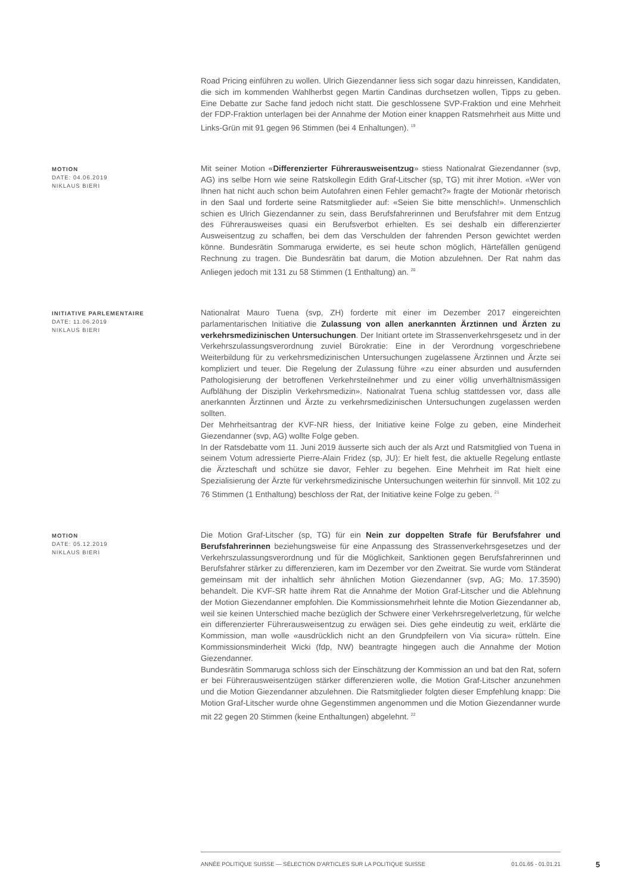Road Pricing einführen zu wollen. Ulrich Giezendanner liess sich sogar dazu hinreissen, Kandidaten, die sich im kommenden Wahlherbst gegen Martin Candinas durchsetzen wollen, Tipps zu geben. Eine Debatte zur Sache fand jedoch nicht statt. Die geschlossene SVP-Fraktion und eine Mehrheit der FDP-Fraktion unterlagen bei der Annahme der Motion einer knappen Ratsmehrheit aus Mitte und Links-Grün mit 91 gegen 96 Stimmen (bei 4 Enhaltungen). <sup>19</sup>
MOTION
DATE: 04.06.2019
NIKLAUS BIERI
Mit seiner Motion «Differenzierter Führerausweisentzug» stiess Nationalrat Giezendanner (svp, AG) ins selbe Horn wie seine Ratskollegin Edith Graf-Litscher (sp, TG) mit ihrer Motion. «Wer von Ihnen hat nicht auch schon beim Autofahren einen Fehler gemacht?» fragte der Motionär rhetorisch in den Saal und forderte seine Ratsmitglieder auf: «Seien Sie bitte menschlich!». Unmenschlich schien es Ulrich Giezendanner zu sein, dass Berufsfahrerinnen und Berufsfahrer mit dem Entzug des Führerausweises quasi ein Berufsverbot erhielten. Es sei deshalb ein differenzierter Ausweisentzug zu schaffen, bei dem das Verschulden der fahrenden Person gewichtet werden könne. Bundesrätin Sommaruga erwiderte, es sei heute schon möglich, Härtefällen genügend Rechnung zu tragen. Die Bundesrätin bat darum, die Motion abzulehnen. Der Rat nahm das Anliegen jedoch mit 131 zu 58 Stimmen (1 Enthaltung) an. <sup>20</sup>
INITIATIVE PARLEMENTAIRE
DATE: 11.06.2019
NIKLAUS BIERI
Nationalrat Mauro Tuena (svp, ZH) forderte mit einer im Dezember 2017 eingereichten parlamentarischen Initiative die Zulassung von allen anerkannten Ärztinnen und Ärzten zu verkehrsmedizinischen Untersuchungen. Der Initiant ortete im Strassenverkehrsgesetz und in der Verkehrszulassungsverordnung zuviel Bürokratie: Eine in der Verordnung vorgeschriebene Weiterbildung für zu verkehrsmedizinischen Untersuchungen zugelassene Ärztinnen und Ärzte sei kompliziert und teuer. Die Regelung der Zulassung führe «zu einer absurden und ausufernden Pathologisierung der betroffenen Verkehrsteilnehmer und zu einer völlig unverhältnismässigen Aufblähung der Disziplin Verkehrsmedizin». Nationalrat Tuena schlug stattdessen vor, dass alle anerkannten Ärztinnen und Ärzte zu verkehrsmedizinischen Untersuchungen zugelassen werden sollten.
Der Mehrheitsantrag der KVF-NR hiess, der Initiative keine Folge zu geben, eine Minderheit Giezendanner (svp, AG) wollte Folge geben.
In der Ratsdebatte vom 11. Juni 2019 äusserte sich auch der als Arzt und Ratsmitglied von Tuena in seinem Votum adressierte Pierre-Alain Fridez (sp, JU): Er hielt fest, die aktuelle Regelung entlaste die Ärzteschaft und schütze sie davor, Fehler zu begehen. Eine Mehrheit im Rat hielt eine Spezialisierung der Ärzte für verkehrsmedizinische Untersuchungen weiterhin für sinnvoll. Mit 102 zu 76 Stimmen (1 Enthaltung) beschloss der Rat, der Initiative keine Folge zu geben. <sup>21</sup>
MOTION
DATE: 05.12.2019
NIKLAUS BIERI
Die Motion Graf-Litscher (sp, TG) für ein Nein zur doppelten Strafe für Berufsfahrer und Berufsfahrerinnen beziehungsweise für eine Anpassung des Strassenverkehrsgesetzes und der Verkehrszulassungsverordnung und für die Möglichkeit, Sanktionen gegen Berufsfahrerinnen und Berufsfahrer stärker zu differenzieren, kam im Dezember vor den Zweitrat. Sie wurde vom Ständerat gemeinsam mit der inhaltlich sehr ähnlichen Motion Giezendanner (svp, AG; Mo. 17.3590) behandelt. Die KVF-SR hatte ihrem Rat die Annahme der Motion Graf-Litscher und die Ablehnung der Motion Giezendanner empfohlen. Die Kommissionsmehrheit lehnte die Motion Giezendanner ab, weil sie keinen Unterschied mache bezüglich der Schwere einer Verkehrsregelverletzung, für welche ein differenzierter Führerausweisentzug zu erwägen sei. Dies gehe eindeutig zu weit, erklärte die Kommission, man wolle «ausdrücklich nicht an den Grundpfeilern von Via sicura» rütteln. Eine Kommissionsminderheit Wicki (fdp, NW) beantragte hingegen auch die Annahme der Motion Giezendanner.
Bundesrätin Sommaruga schloss sich der Einschätzung der Kommission an und bat den Rat, sofern er bei Führerausweisentzügen stärker differenzieren wolle, die Motion Graf-Litscher anzunehmen und die Motion Giezendanner abzulehnen. Die Ratsmitglieder folgten dieser Empfehlung knapp: Die Motion Graf-Litscher wurde ohne Gegenstimmen angenommen und die Motion Giezendanner wurde mit 22 gegen 20 Stimmen (keine Enthaltungen) abgelehnt. <sup>22</sup>
ANNÉE POLITIQUE SUISSE — SÉLECTION D'ARTICLES SUR LA POLITIQUE SUISSE 01.01.65 - 01.01.21
5